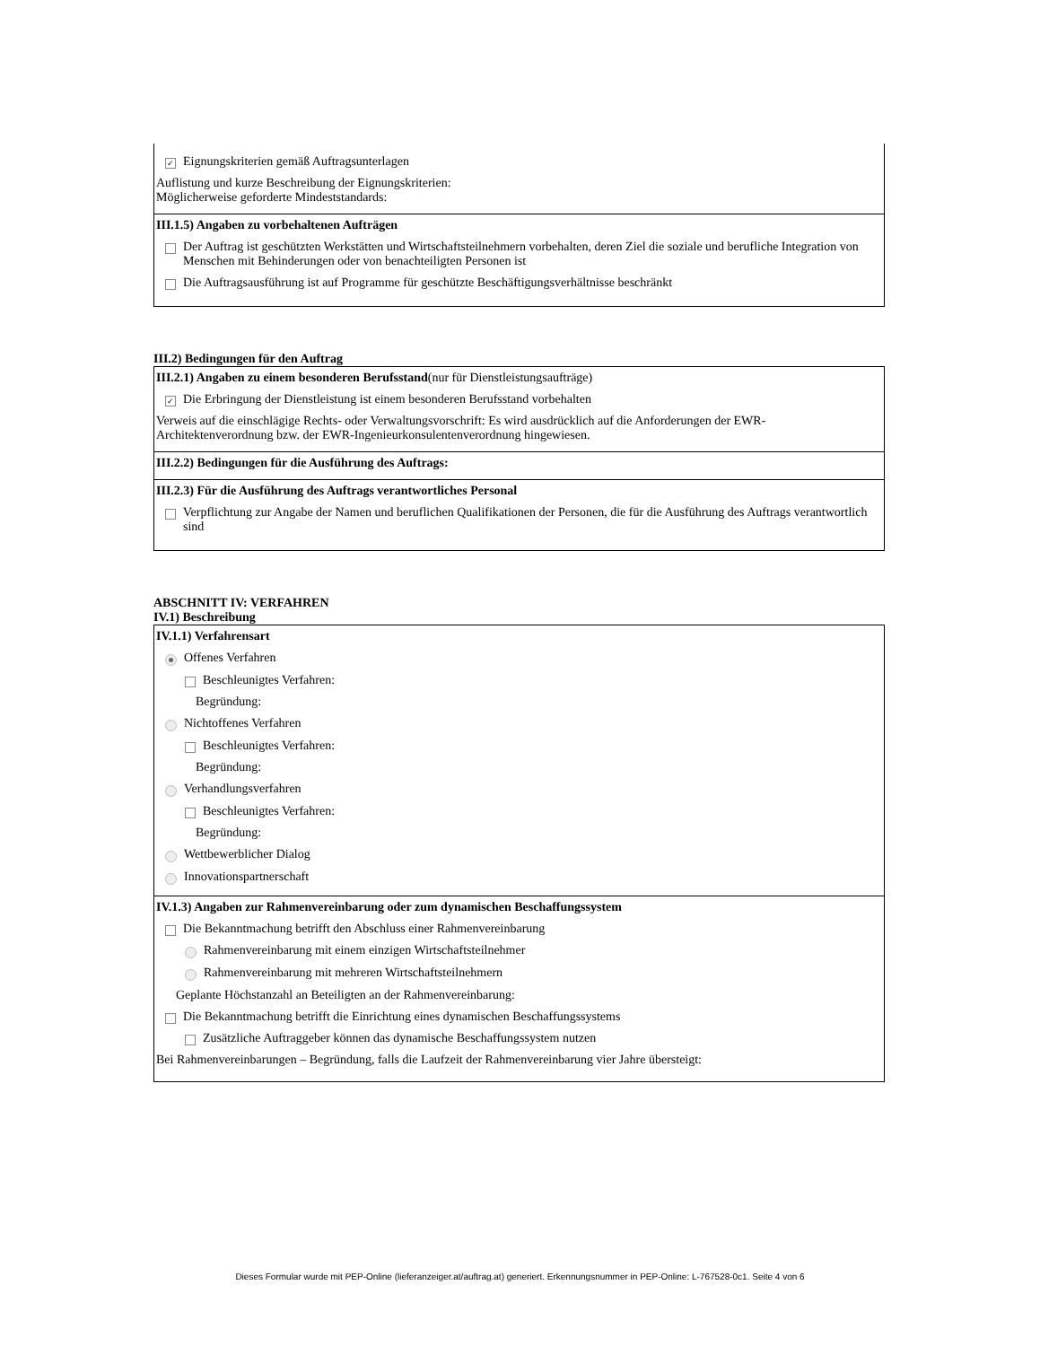✓ Eignungskriterien gemäß Auftragsunterlagen
Auflistung und kurze Beschreibung der Eignungskriterien:
Möglicherweise geforderte Mindeststandards:
III.1.5) Angaben zu vorbehaltenen Aufträgen
Der Auftrag ist geschützten Werkstätten und Wirtschaftsteilnehmern vorbehalten, deren Ziel die soziale und berufliche Integration von Menschen mit Behinderungen oder von benachteiligten Personen ist
Die Auftragsausführung ist auf Programme für geschützte Beschäftigungsverhältnisse beschränkt
III.2) Bedingungen für den Auftrag
III.2.1) Angaben zu einem besonderen Berufsstand(nur für Dienstleistungsaufträge)
✓ Die Erbringung der Dienstleistung ist einem besonderen Berufsstand vorbehalten
Verweis auf die einschlägige Rechts- oder Verwaltungsvorschrift: Es wird ausdrücklich auf die Anforderungen der EWR-Architektenverordnung bzw. der EWR-Ingenieurkonsulentenverordnung hingewiesen.
III.2.2) Bedingungen für die Ausführung des Auftrags:
III.2.3) Für die Ausführung des Auftrags verantwortliches Personal
Verpflichtung zur Angabe der Namen und beruflichen Qualifikationen der Personen, die für die Ausführung des Auftrags verantwortlich sind
ABSCHNITT IV: VERFAHREN
IV.1) Beschreibung
IV.1.1) Verfahrensart
Offenes Verfahren
Beschleunigtes Verfahren:
Begründung:
Nichtoffenes Verfahren
Beschleunigtes Verfahren:
Begründung:
Verhandlungsverfahren
Beschleunigtes Verfahren:
Begründung:
Wettbewerblicher Dialog
Innovationspartnerschaft
IV.1.3) Angaben zur Rahmenvereinbarung oder zum dynamischen Beschaffungssystem
Die Bekanntmachung betrifft den Abschluss einer Rahmenvereinbarung
Rahmenvereinbarung mit einem einzigen Wirtschaftsteilnehmer
Rahmenvereinbarung mit mehreren Wirtschaftsteilnehmern
Geplante Höchstanzahl an Beteiligten an der Rahmenvereinbarung:
Die Bekanntmachung betrifft die Einrichtung eines dynamischen Beschaffungssystems
Zusätzliche Auftraggeber können das dynamische Beschaffungssystem nutzen
Bei Rahmenvereinbarungen – Begründung, falls die Laufzeit der Rahmenvereinbarung vier Jahre übersteigt:
Dieses Formular wurde mit PEP-Online (lieferanzeiger.at/auftrag.at) generiert. Erkennungsnummer in PEP-Online: L-767528-0c1. Seite 4 von 6